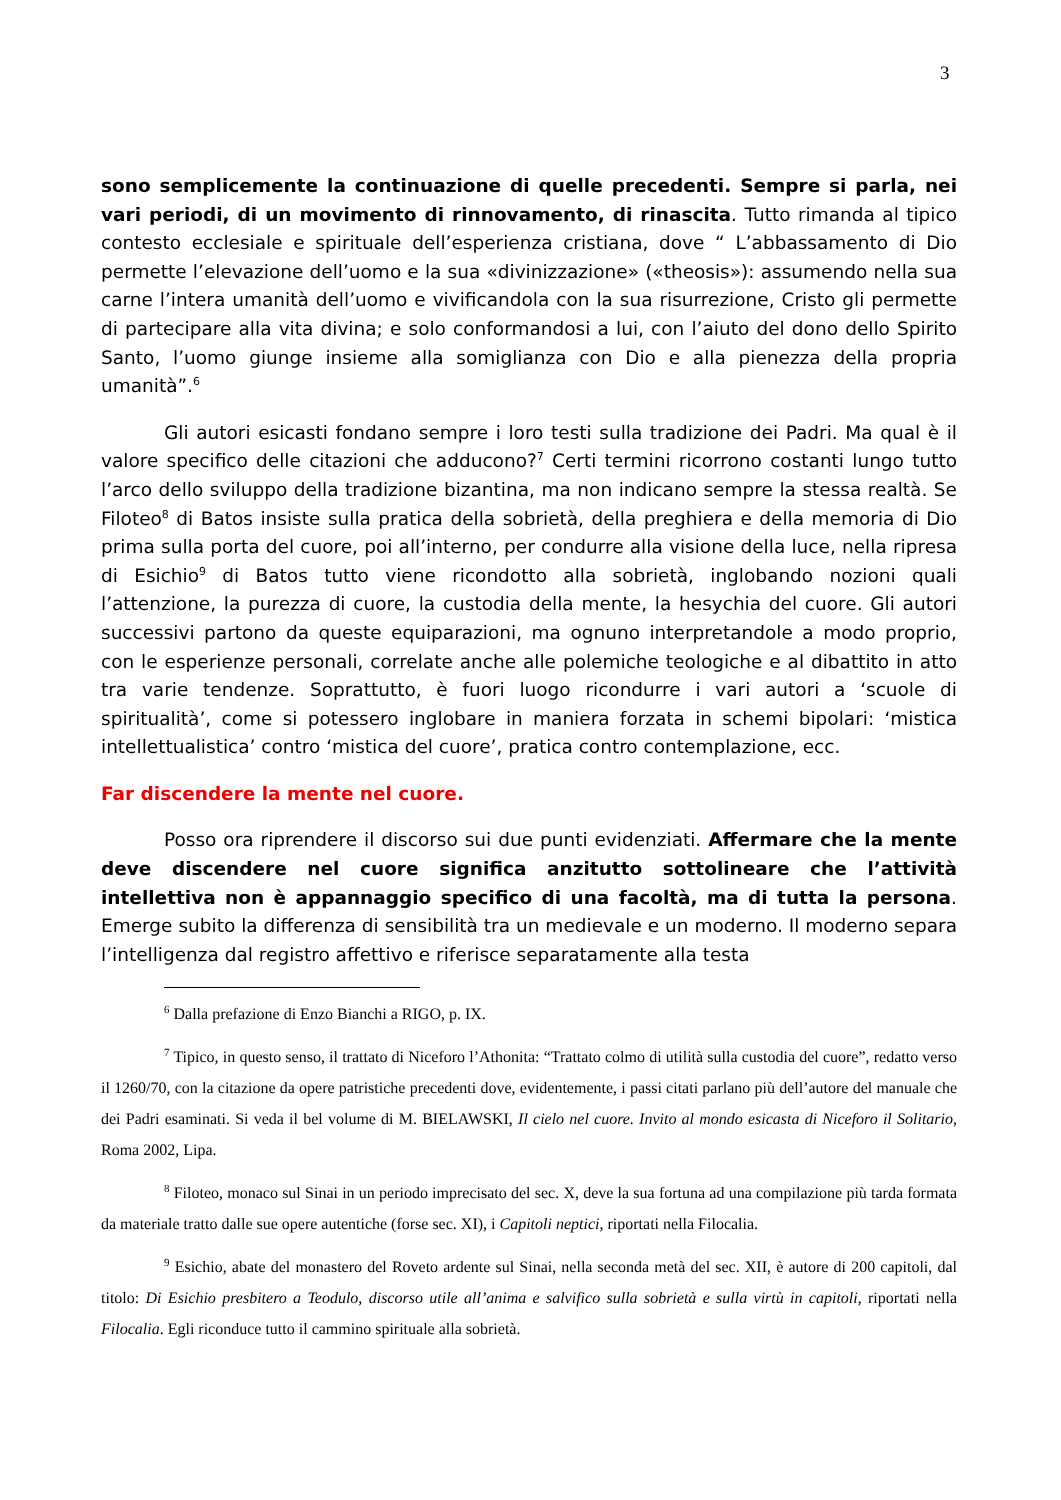3
sono semplicemente la continuazione di quelle precedenti. Sempre si parla, nei vari periodi, di un movimento di rinnovamento, di rinascita. Tutto rimanda al tipico contesto ecclesiale e spirituale dell’esperienza cristiana, dove “ L’abbassamento di Dio permette l’elevazione dell’uomo e la sua «divinizzazione» («theosis»): assumendo nella sua carne l’intera umanità dell’uomo e vivificandola con la sua risurrezione, Cristo gli permette di partecipare alla vita divina; e solo conformandosi a lui, con l’aiuto del dono dello Spirito Santo, l’uomo giunge insieme alla somiglianza con Dio e alla pienezza della propria umanità”.<sup>6</sup>
Gli autori esicasti fondano sempre i loro testi sulla tradizione dei Padri. Ma qual è il valore specifico delle citazioni che adducono?<sup>7</sup> Certi termini ricorrono costanti lungo tutto l’arco dello sviluppo della tradizione bizantina, ma non indicano sempre la stessa realtà. Se Filoteo<sup>8</sup> di Batos insiste sulla pratica della sobrietà, della preghiera e della memoria di Dio prima sulla porta del cuore, poi all’interno, per condurre alla visione della luce, nella ripresa di Esichio<sup>9</sup> di Batos tutto viene ricondotto alla sobrietà, inglobando nozioni quali l’attenzione, la purezza di cuore, la custodia della mente, la hesychia del cuore. Gli autori successivi partono da queste equiparazioni, ma ognuno interpretandole a modo proprio, con le esperienze personali, correlate anche alle polemiche teologiche e al dibattito in atto tra varie tendenze. Soprattutto, è fuori luogo ricondurre i vari autori a ‘scuole di spiritualità’, come si potessero inglobare in maniera forzata in schemi bipolari: ‘mistica intellettualistica’ contro ‘mistica del cuore’, pratica contro contemplazione, ecc.
Far discendere la mente nel cuore.
Posso ora riprendere il discorso sui due punti evidenziati. Affermare che la mente deve discendere nel cuore significa anzitutto sottolineare che l’attività intellettiva non è appannaggio specifico di una facoltà, ma di tutta la persona. Emerge subito la differenza di sensibilità tra un medievale e un moderno. Il moderno separa l’intelligenza dal registro affettivo e riferisce separatamente alla testa
<sup>6</sup> Dalla prefazione di Enzo Bianchi a RIGO, p. IX.
<sup>7</sup> Tipico, in questo senso, il trattato di Niceforo l’Athonita: “Trattato colmo di utilità sulla custodia del cuore”, redatto verso il 1260/70, con la citazione da opere patristiche precedenti dove, evidentemente, i passi citati parlano più dell’autore del manuale che dei Padri esaminati. Si veda il bel volume di M. BIELAWSKI, Il cielo nel cuore. Invito al mondo esicasta di Niceforo il Solitario, Roma 2002, Lipa.
<sup>8</sup> Filoteo, monaco sul Sinai in un periodo imprecisato del sec. X, deve la sua fortuna ad una compilazione più tarda formata da materiale tratto dalle sue opere autentiche (forse sec. XI), i Capitoli neptici, riportati nella Filocalia.
<sup>9</sup> Esichio, abate del monastero del Roveto ardente sul Sinai, nella seconda metà del sec. XII, è autore di 200 capitoli, dal titolo: Di Esichio presbitero a Teodulo, discorso utile all’anima e salvifico sulla sobrietà e sulla virtù in capitoli, riportati nella Filocalia. Egli riconduce tutto il cammino spirituale alla sobrietà.